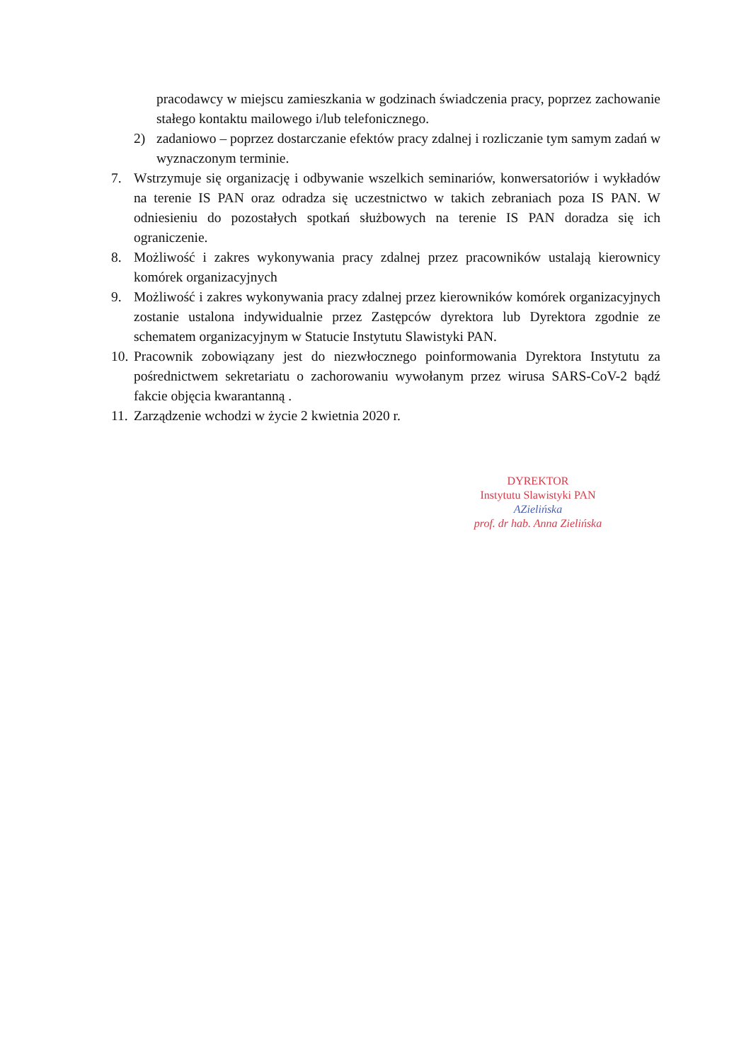pracodawcy w miejscu zamieszkania w godzinach świadczenia pracy, poprzez zachowanie stałego kontaktu mailowego i/lub telefonicznego.
2) zadaniowo – poprzez dostarczanie efektów pracy zdalnej i rozliczanie tym samym zadań w wyznaczonym terminie.
7. Wstrzymuje się organizację i odbywanie wszelkich seminariów, konwersatoriów i wykładów na terenie IS PAN oraz odradza się uczestnictwo w takich zebraniach poza IS PAN. W odniesieniu do pozostałych spotkań służbowych na terenie IS PAN doradza się ich ograniczenie.
8. Możliwość i zakres wykonywania pracy zdalnej przez pracowników ustalają kierownicy komórek organizacyjnych
9. Możliwość i zakres wykonywania pracy zdalnej przez kierowników komórek organizacyjnych zostanie ustalona indywidualnie przez Zastępców dyrektora lub Dyrektora zgodnie ze schematem organizacyjnym w Statucie Instytutu Slawistyki PAN.
10.
Pracownik zobowiązany jest do niezwłocznego poinformowania Dyrektora Instytutu za pośrednictwem sekretariatu o zachorowaniu wywołanym przez wirusa SARS-CoV-2 bądź fakcie objęcia kwarantanną .
11.
Zarządzenie wchodzi w życie 2 kwietnia 2020 r.
DYREKTOR
Instytutu Slawistyki PAN
AZielińska
prof. dr hab. Anna Zielińska